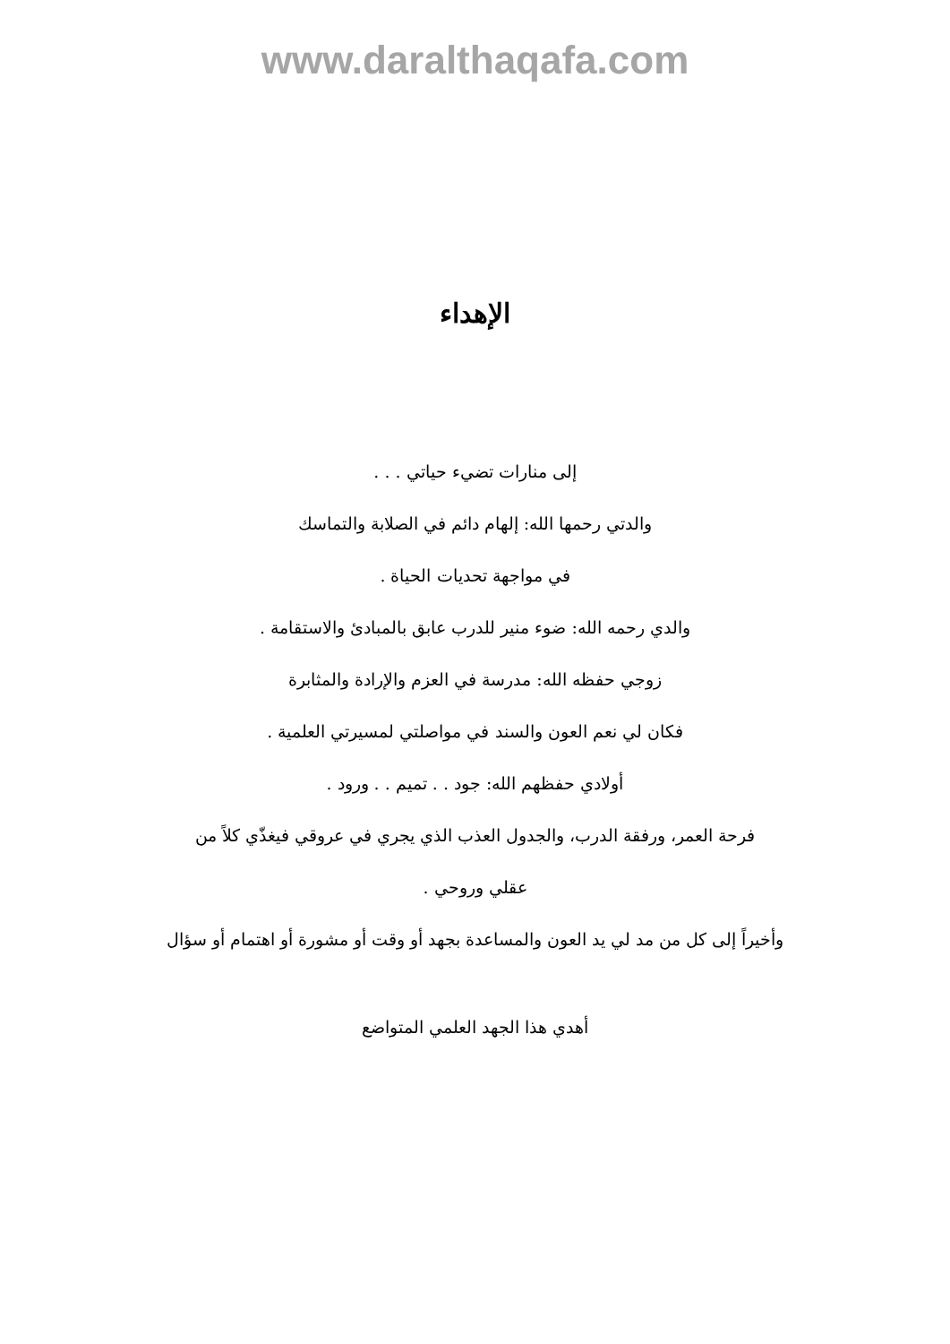www.daralthaqafa.com
الإهداء
إلى منارات تضيء حياتي . . .
والدتي رحمها الله: إلهام دائم في الصلابة والتماسك
في مواجهة تحديات الحياة .
والدي رحمه الله: ضوء منير للدرب عابق بالمبادئ والاستقامة .
زوجي حفظه الله: مدرسة في العزم والإرادة والمثابرة
فكان لي نعم العون والسند في مواصلتي لمسيرتي العلمية .
أولادي حفظهم الله: جود . . تميم . . ورود .
فرحة العمر، ورفقة الدرب، والجدول العذب الذي يجري في عروقي فيغذّي كلاً من
عقلي وروحي .
وأخيراً إلى كل من مد لي يد العون والمساعدة بجهد أو وقت أو مشورة أو اهتمام أو سؤال
أهدي هذا الجهد العلمي المتواضع